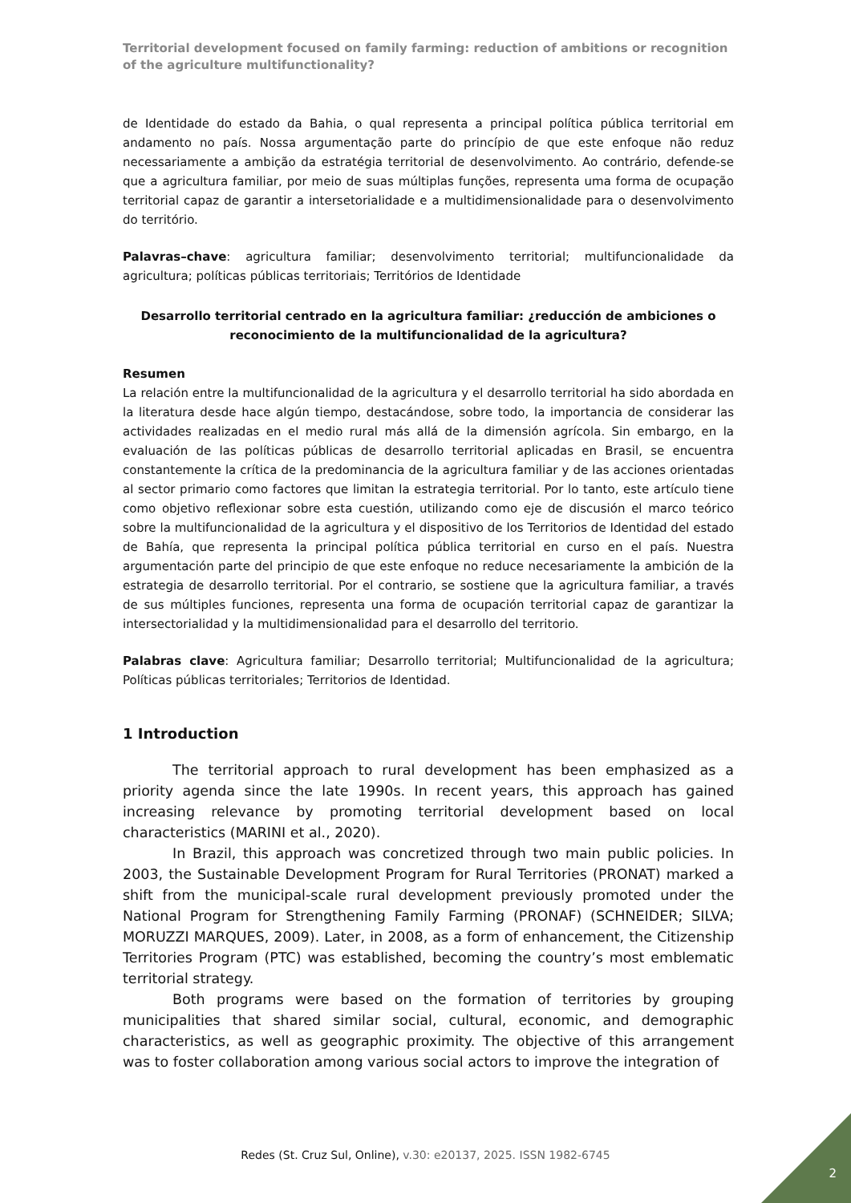Territorial development focused on family farming: reduction of ambitions or recognition of the agriculture multifunctionality?
de Identidade do estado da Bahia, o qual representa a principal política pública territorial em andamento no país. Nossa argumentação parte do princípio de que este enfoque não reduz necessariamente a ambição da estratégia territorial de desenvolvimento. Ao contrário, defende-se que a agricultura familiar, por meio de suas múltiplas funções, representa uma forma de ocupação territorial capaz de garantir a intersetorialidade e a multidimensionalidade para o desenvolvimento do território.
Palavras–chave: agricultura familiar; desenvolvimento territorial; multifuncionalidade da agricultura; políticas públicas territoriais; Territórios de Identidade
Desarrollo territorial centrado en la agricultura familiar: ¿reducción de ambiciones o reconocimiento de la multifuncionalidad de la agricultura?
Resumen
La relación entre la multifuncionalidad de la agricultura y el desarrollo territorial ha sido abordada en la literatura desde hace algún tiempo, destacándose, sobre todo, la importancia de considerar las actividades realizadas en el medio rural más allá de la dimensión agrícola. Sin embargo, en la evaluación de las políticas públicas de desarrollo territorial aplicadas en Brasil, se encuentra constantemente la crítica de la predominancia de la agricultura familiar y de las acciones orientadas al sector primario como factores que limitan la estrategia territorial. Por lo tanto, este artículo tiene como objetivo reflexionar sobre esta cuestión, utilizando como eje de discusión el marco teórico sobre la multifuncionalidad de la agricultura y el dispositivo de los Territorios de Identidad del estado de Bahía, que representa la principal política pública territorial en curso en el país. Nuestra argumentación parte del principio de que este enfoque no reduce necesariamente la ambición de la estrategia de desarrollo territorial. Por el contrario, se sostiene que la agricultura familiar, a través de sus múltiples funciones, representa una forma de ocupación territorial capaz de garantizar la intersectorialidad y la multidimensionalidad para el desarrollo del territorio.
Palabras clave: Agricultura familiar; Desarrollo territorial; Multifuncionalidad de la agricultura; Políticas públicas territoriales; Territorios de Identidad.
1 Introduction
The territorial approach to rural development has been emphasized as a priority agenda since the late 1990s. In recent years, this approach has gained increasing relevance by promoting territorial development based on local characteristics (MARINI et al., 2020).
In Brazil, this approach was concretized through two main public policies. In 2003, the Sustainable Development Program for Rural Territories (PRONAT) marked a shift from the municipal-scale rural development previously promoted under the National Program for Strengthening Family Farming (PRONAF) (SCHNEIDER; SILVA; MORUZZI MARQUES, 2009). Later, in 2008, as a form of enhancement, the Citizenship Territories Program (PTC) was established, becoming the country’s most emblematic territorial strategy.
Both programs were based on the formation of territories by grouping municipalities that shared similar social, cultural, economic, and demographic characteristics, as well as geographic proximity. The objective of this arrangement was to foster collaboration among various social actors to improve the integration of
Redes (St. Cruz Sul, Online), v.30: e20137, 2025. ISSN 1982-6745
2